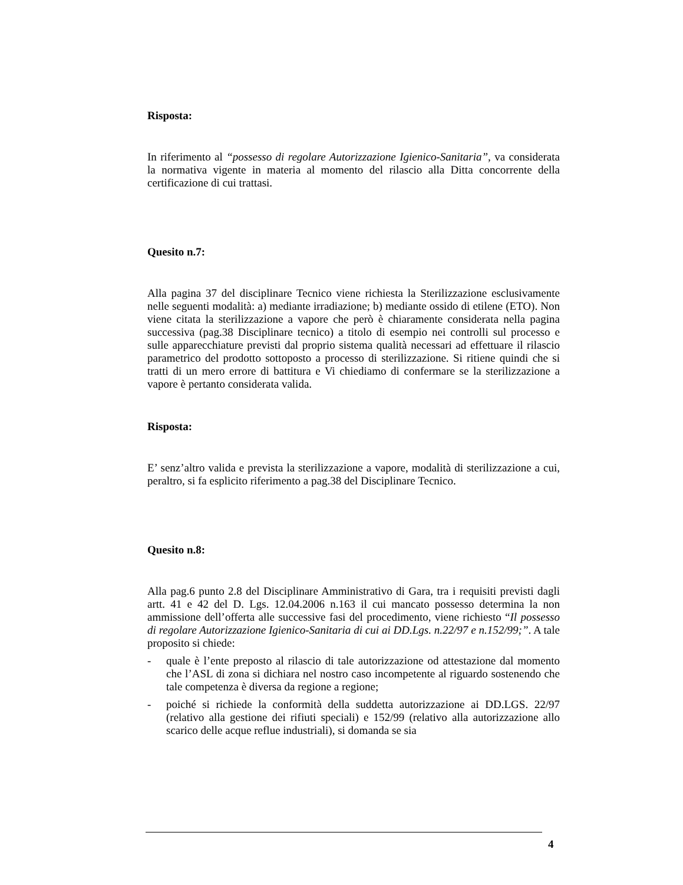Risposta:
In riferimento al “possesso di regolare Autorizzazione Igienico-Sanitaria”, va considerata la normativa vigente in materia al momento del rilascio alla Ditta concorrente della certificazione di cui trattasi.
Quesito n.7:
Alla pagina 37 del disciplinare Tecnico viene richiesta la Sterilizzazione esclusivamente nelle seguenti modalità: a) mediante irradiazione; b) mediante ossido di etilene (ETO). Non viene citata la sterilizzazione a vapore che però è chiaramente considerata nella pagina successiva (pag.38 Disciplinare tecnico) a titolo di esempio nei controlli sul processo e sulle apparecchiature previsti dal proprio sistema qualità necessari ad effettuare il rilascio parametrico del prodotto sottoposto a processo di sterilizzazione. Si ritiene quindi che si tratti di un mero errore di battitura e Vi chiediamo di confermare se la sterilizzazione a vapore è pertanto considerata valida.
Risposta:
E’ senz’altro valida e prevista la sterilizzazione a vapore, modalità di sterilizzazione a cui, peraltro, si fa esplicito riferimento a pag.38 del Disciplinare Tecnico.
Quesito n.8:
Alla pag.6 punto 2.8 del Disciplinare Amministrativo di Gara, tra i requisiti previsti dagli artt. 41 e 42 del D. Lgs. 12.04.2006 n.163 il cui mancato possesso determina la non ammissione dell’offerta alle successive fasi del procedimento, viene richiesto “Il possesso di regolare Autorizzazione Igienico-Sanitaria di cui ai DD.Lgs. n.22/97 e n.152/99;”. A tale proposito si chiede:
- quale è l’ente preposto al rilascio di tale autorizzazione od attestazione dal momento che l’ASL di zona si dichiara nel nostro caso incompetente al riguardo sostenendo che tale competenza è diversa da regione a regione;
- poiché si richiede la conformità della suddetta autorizzazione ai DD.LGS. 22/97 (relativo alla gestione dei rifiuti speciali) e 152/99 (relativo alla autorizzazione allo scarico delle acque reflue industriali), si domanda se sia
4